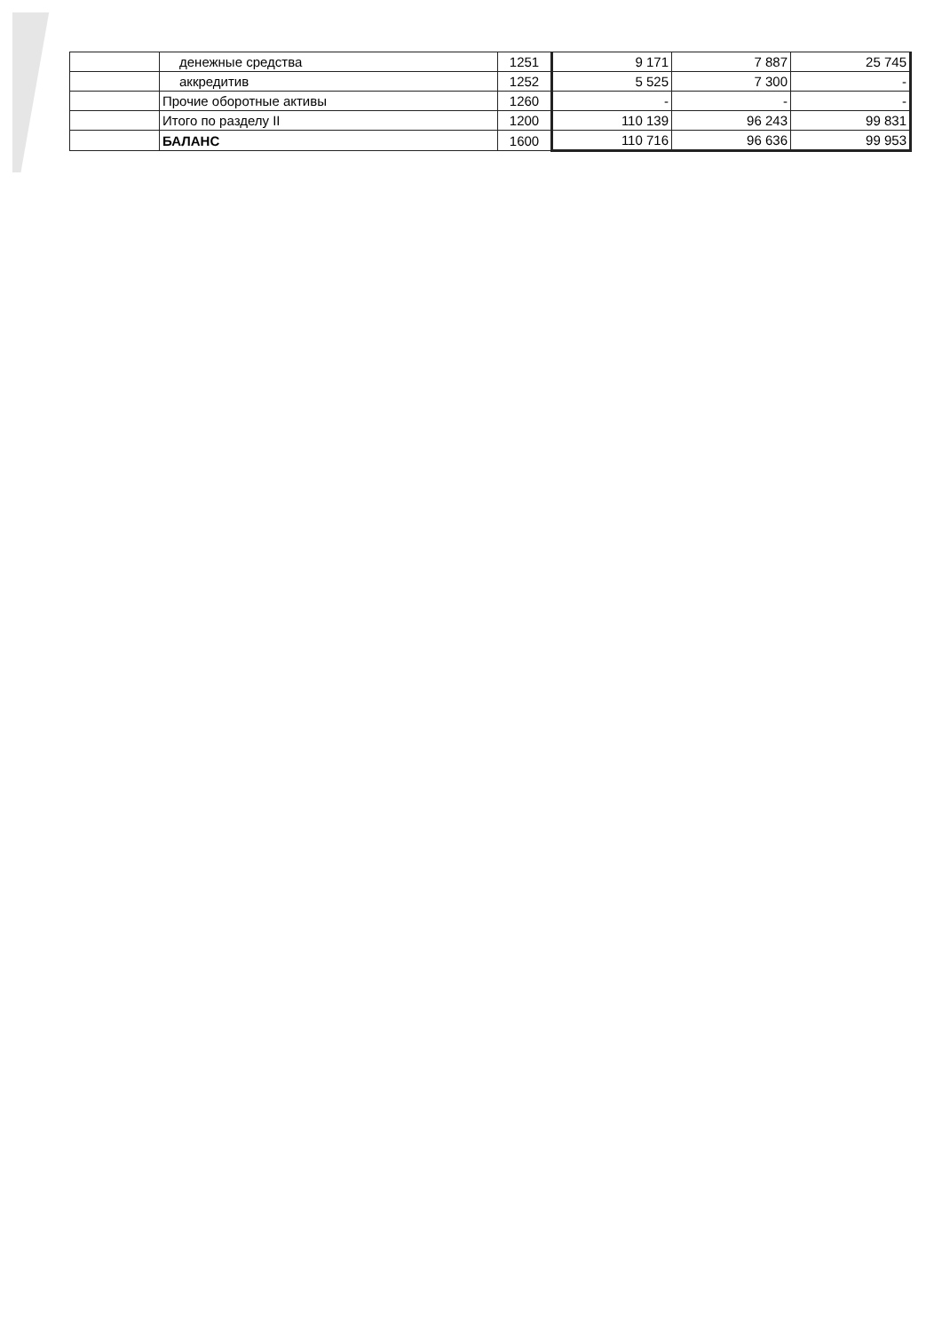| | денежные средства | 1251 | 9 171 | 7 887 | 25 745 |
| | аккредитив | 1252 | 5 525 | 7 300 | - |
| | Прочие оборотные активы | 1260 | - | - | - |
| | Итого по разделу II | 1200 | 110 139 | 96 243 | 99 831 |
| | БАЛАНС | 1600 | 110 716 | 96 636 | 99 953 |